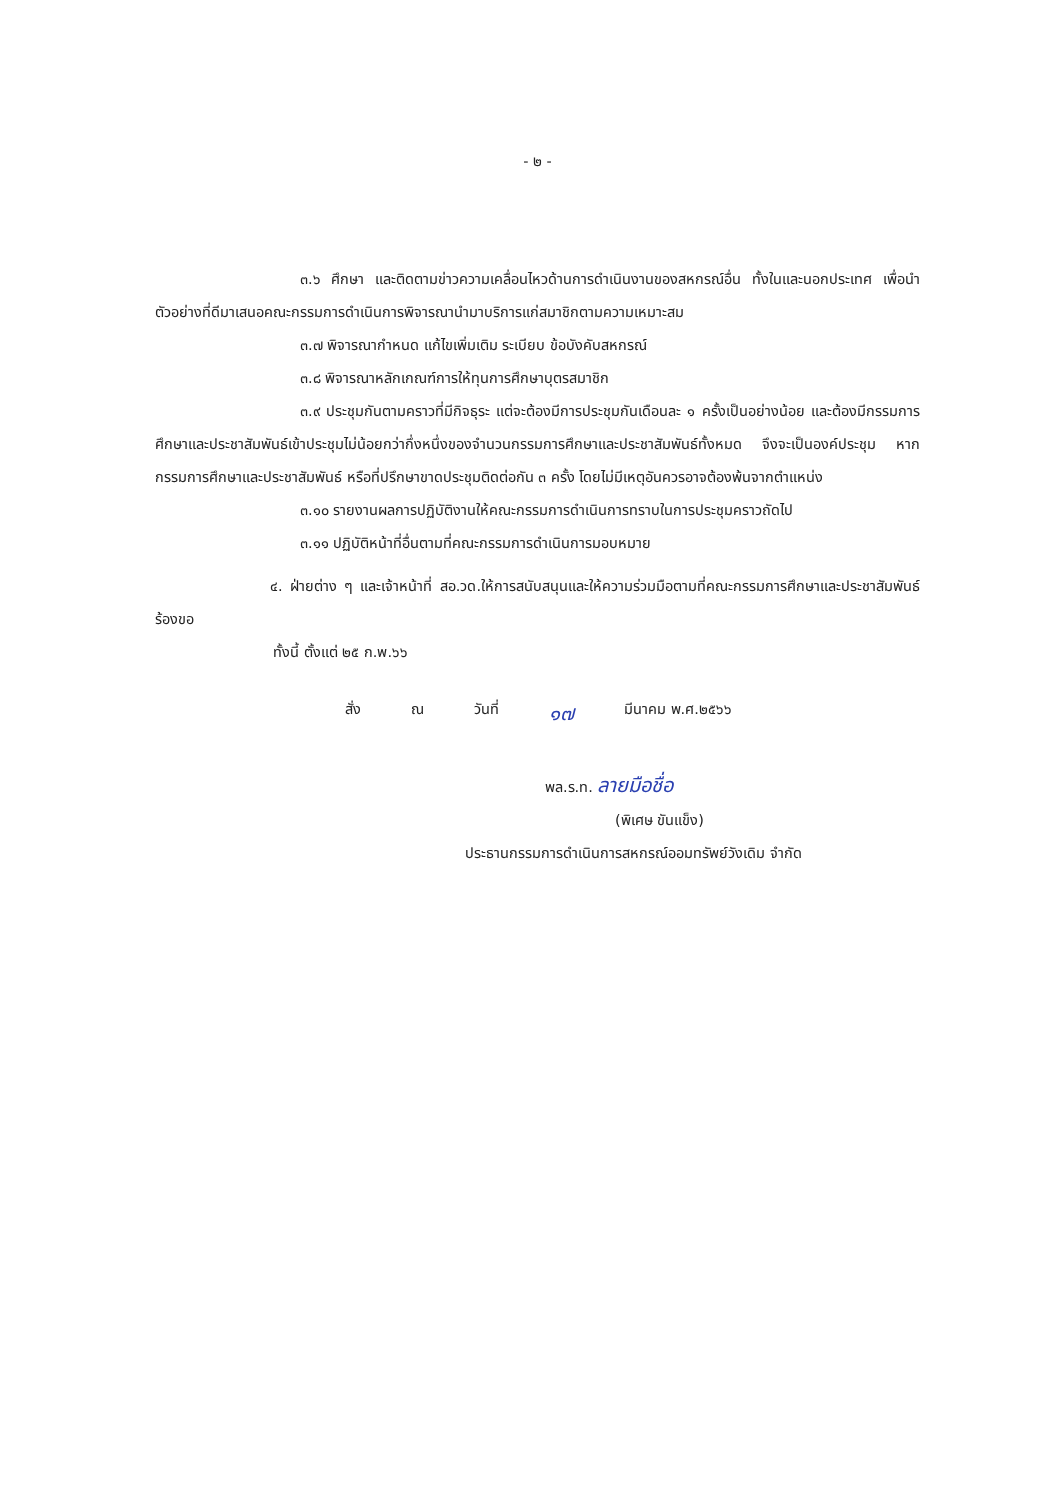- ๒ -
๓.๖ ศึกษา และติดตามข่าวความเคลื่อนไหวด้านการดำเนินงานของสหกรณ์อื่น ทั้งในและนอกประเทศ เพื่อนำตัวอย่างที่ดีมาเสนอคณะกรรมการดำเนินการพิจารณานำมาบริการแก่สมาชิกตามความเหมาะสม
๓.๗ พิจารณากำหนด แก้ไขเพิ่มเติม ระเบียบ ข้อบังคับสหกรณ์
๓.๘ พิจารณาหลักเกณฑ์การให้ทุนการศึกษาบุตรสมาชิก
๓.๙ ประชุมกันตามคราวที่มีกิจธุระ แต่จะต้องมีการประชุมกันเดือนละ ๑ ครั้งเป็นอย่างน้อย และต้องมีกรรมการศึกษาและประชาสัมพันธ์เข้าประชุมไม่น้อยกว่ากึ่งหนึ่งของจำนวนกรรมการศึกษาและประชาสัมพันธ์ทั้งหมด จึงจะเป็นองค์ประชุม หากกรรมการศึกษาและประชาสัมพันธ์ หรือที่ปรึกษาขาดประชุมติดต่อกัน ๓ ครั้ง โดยไม่มีเหตุอันควรอาจต้องพ้นจากตำแหน่ง
๓.๑๐ รายงานผลการปฏิบัติงานให้คณะกรรมการดำเนินการทราบในการประชุมคราวถัดไป
๓.๑๑ ปฏิบัติหน้าที่อื่นตามที่คณะกรรมการดำเนินการมอบหมาย
๔. ฝ่ายต่าง ๆ และเจ้าหน้าที่ สอ.วด.ให้การสนับสนุนและให้ความร่วมมือตามที่คณะกรรมการศึกษาและประชาสัมพันธ์ ร้องขอ
ทั้งนี้ ตั้งแต่ ๒๕ ก.พ.๖๖
สั่ง ณ วันที่ ๑๗ มีนาคม พ.ศ.๒๕๖๖
พล.ร.ท. ลายมือชื่อ
(พิเศษ ขันแข็ง)
ประธานกรรมการดำเนินการสหกรณ์ออมทรัพย์วังเดิม จำกัด